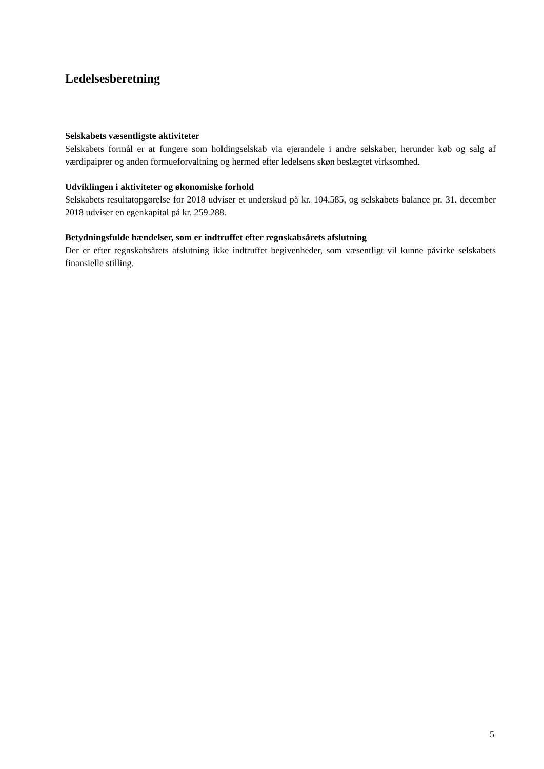Ledelsesberetning
Selskabets væsentligste aktiviteter
Selskabets formål er at fungere som holdingselskab via ejerandele i andre selskaber, herunder køb og salg af værdipaiprer og anden formueforvaltning og hermed efter ledelsens skøn beslægtet virksomhed.
Udviklingen i aktiviteter og økonomiske forhold
Selskabets resultatopgørelse for 2018 udviser et underskud på kr. 104.585, og selskabets balance pr. 31. december 2018 udviser en egenkapital på kr. 259.288.
Betydningsfulde hændelser, som er indtruffet efter regnskabsårets afslutning
Der er efter regnskabsårets afslutning ikke indtruffet begivenheder, som væsentligt vil kunne påvirke selskabets finansielle stilling.
5